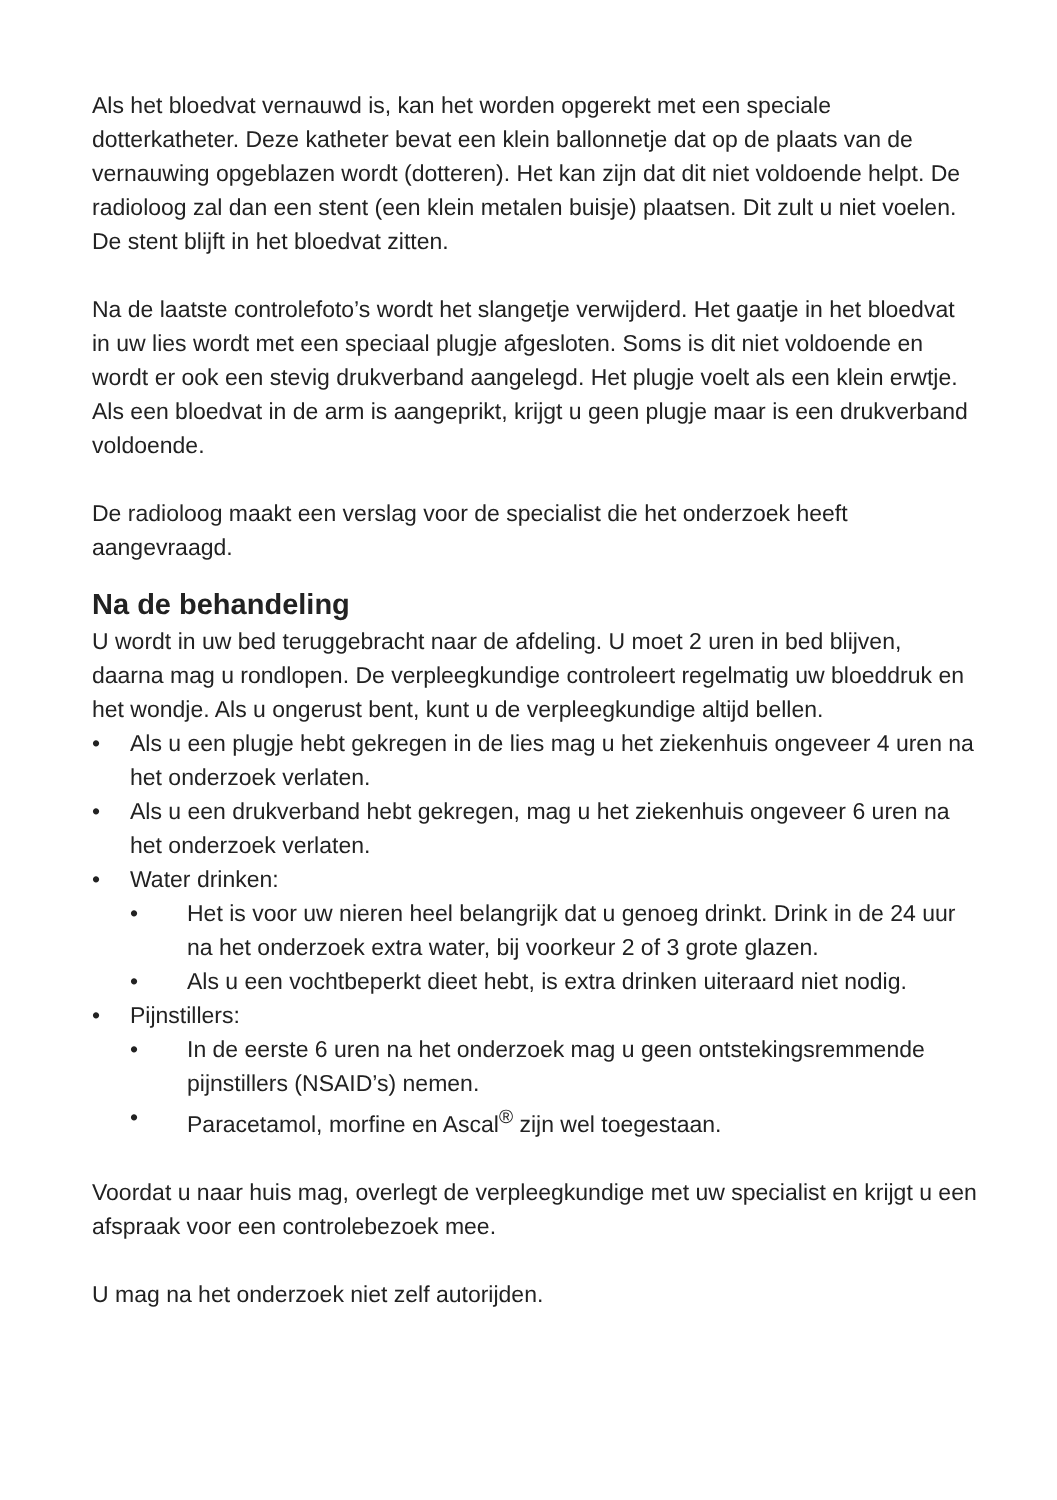Als het bloedvat vernauwd is, kan het worden opgerekt met een speciale dotterkatheter. Deze katheter bevat een klein ballonnetje dat op de plaats van de vernauwing opgeblazen wordt (dotteren). Het kan zijn dat dit niet voldoende helpt. De radioloog zal dan een stent (een klein metalen buisje) plaatsen. Dit zult u niet voelen. De stent blijft in het bloedvat zitten.
Na de laatste controlefoto’s wordt het slangetje verwijderd. Het gaatje in het bloedvat in uw lies wordt met een speciaal plugje afgesloten. Soms is dit niet voldoende en wordt er ook een stevig drukverband aangelegd. Het plugje voelt als een klein erwtje. Als een bloedvat in de arm is aangeprikt, krijgt u geen plugje maar is een drukverband voldoende.
De radioloog maakt een verslag voor de specialist die het onderzoek heeft aangevraagd.
Na de behandeling
U wordt in uw bed teruggebracht naar de afdeling. U moet 2 uren in bed blijven, daarna mag u rondlopen. De verpleegkundige controleert regelmatig uw bloeddruk en het wondje. Als u ongerust bent, kunt u de verpleegkundige altijd bellen.
• Als u een plugje hebt gekregen in de lies mag u het ziekenhuis ongeveer 4 uren na het onderzoek verlaten.
• Als u een drukverband hebt gekregen, mag u het ziekenhuis ongeveer 6 uren na het onderzoek verlaten.
• Water drinken:
• Het is voor uw nieren heel belangrijk dat u genoeg drinkt. Drink in de 24 uur na het onderzoek extra water, bij voorkeur 2 of 3 grote glazen.
• Als u een vochtbeperkt dieet hebt, is extra drinken uiteraard niet nodig.
• Pijnstillers:
• In de eerste 6 uren na het onderzoek mag u geen ontstekingsremmende pijnstillers (NSAID’s) nemen.
• Paracetamol, morfine en Ascal<sup>®</sup> zijn wel toegestaan.
Voordat u naar huis mag, overlegt de verpleegkundige met uw specialist en krijgt u een afspraak voor een controlebezoek mee.
U mag na het onderzoek niet zelf autorijden.